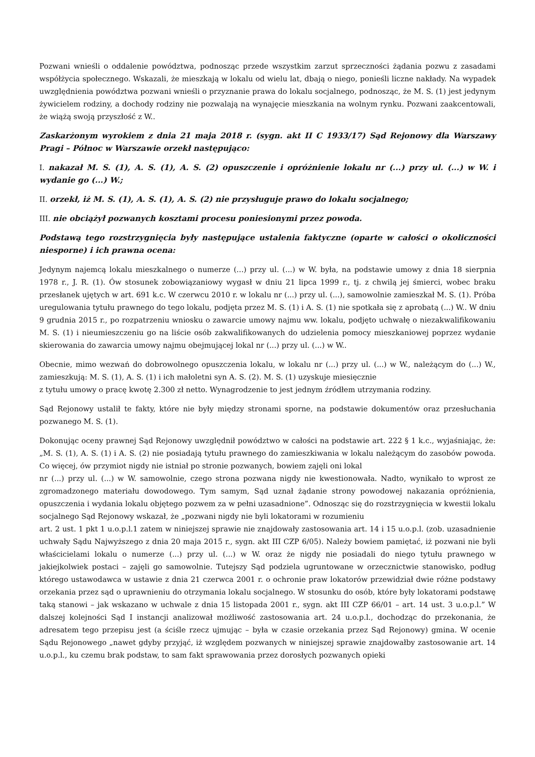Pozwani wnieśli o oddalenie powództwa, podnosząc przede wszystkim zarzut sprzeczności żądania pozwu z zasadami współżycia społecznego. Wskazali, że mieszkają w lokalu od wielu lat, dbają o niego, ponieśli liczne nakłady. Na wypadek uwzględnienia powództwa pozwani wnieśli o przyznanie prawa do lokalu socjalnego, podnosząc, że M. S. (1) jest jedynym żywicielem rodziny, a dochody rodziny nie pozwalają na wynajęcie mieszkania na wolnym rynku. Pozwani zaakcentowali, że wiążą swoją przyszłość z W..
Zaskarżonym wyrokiem z dnia 21 maja 2018 r. (sygn. akt II C 1933/17) Sąd Rejonowy dla Warszawy Pragi – Północ w Warszawie orzekł następująco:
I. nakazał M. S. (1), A. S. (1), A. S. (2) opuszczenie i opróżnienie lokalu nr (...) przy ul. (...) w W. i wydanie go (...) W.;
II. orzekł, iż M. S. (1), A. S. (1), A. S. (2) nie przysługuje prawo do lokalu socjalnego;
III. nie obciążył pozwanych kosztami procesu poniesionymi przez powoda.
Podstawą tego rozstrzygnięcia były następujące ustalenia faktyczne (oparte w całości o okoliczności niesporne) i ich prawna ocena:
Jedynym najemcą lokalu mieszkalnego o numerze (...) przy ul. (...) w W. była, na podstawie umowy z dnia 18 sierpnia 1978 r., J. R. (1). Ów stosunek zobowiązaniowy wygasł w dniu 21 lipca 1999 r., tj. z chwilą jej śmierci, wobec braku przesłanek ujętych w art. 691 k.c. W czerwcu 2010 r. w lokalu nr (...) przy ul. (...), samowolnie zamieszkał M. S. (1). Próba uregulowania tytułu prawnego do tego lokalu, podjęta przez M. S. (1) i A. S. (1) nie spotkała się z aprobatą (...) W.. W dniu 9 grudnia 2015 r., po rozpatrzeniu wniosku o zawarcie umowy najmu ww. lokalu, podjęto uchwałę o niezakwalifikowaniu M. S. (1) i nieumieszczeniu go na liście osób zakwalifikowanych do udzielenia pomocy mieszkaniowej poprzez wydanie skierowania do zawarcia umowy najmu obejmującej lokal nr (...) przy ul. (...) w W..
Obecnie, mimo wezwań do dobrowolnego opuszczenia lokalu, w lokalu nr (...) przy ul. (...) w W., należącym do (...) W., zamieszkują: M. S. (1), A. S. (1) i ich małoletni syn A. S. (2). M. S. (1) uzyskuje miesięcznie
z tytułu umowy o pracę kwotę 2.300 zł netto. Wynagrodzenie to jest jednym źródłem utrzymania rodziny.
Sąd Rejonowy ustalił te fakty, które nie były między stronami sporne, na podstawie dokumentów oraz przesłuchania pozwanego M. S. (1).
Dokonując oceny prawnej Sąd Rejonowy uwzględnił powództwo w całości na podstawie art. 222 § 1 k.c., wyjaśniając, że: „M. S. (1), A. S. (1) i A. S. (2) nie posiadają tytułu prawnego do zamieszkiwania w lokalu należącym do zasobów powoda. Co więcej, ów przymiot nigdy nie istniał po stronie pozwanych, bowiem zajęli oni lokal
nr (...) przy ul. (...) w W. samowolnie, czego strona pozwana nigdy nie kwestionowała. Nadto, wynikało to wprost ze zgromadzonego materiału dowodowego. Tym samym, Sąd uznał żądanie strony powodowej nakazania opróżnienia, opuszczenia i wydania lokalu objętego pozwem za w pełni uzasadnione”. Odnosząc się do rozstrzygnięcia w kwestii lokalu socjalnego Sąd Rejonowy wskazał, że „pozwani nigdy nie byli lokatorami w rozumieniu
art. 2 ust. 1 pkt 1 u.o.p.l.1 zatem w niniejszej sprawie nie znajdowały zastosowania art. 14 i 15 u.o.p.l. (zob. uzasadnienie uchwały Sądu Najwyższego z dnia 20 maja 2015 r., sygn. akt III CZP 6/05). Należy bowiem pamiętać, iż pozwani nie byli właścicielami lokalu o numerze (...) przy ul. (...) w W. oraz że nigdy nie posiadali do niego tytułu prawnego w jakiejkolwiek postaci – zajęli go samowolnie. Tutejszy Sąd podziela ugruntowane w orzecznictwie stanowisko, podług którego ustawodawca w ustawie z dnia 21 czerwca 2001 r. o ochronie praw lokatorów przewidział dwie różne podstawy orzekania przez sąd o uprawnieniu do otrzymania lokalu socjalnego. W stosunku do osób, które były lokatorami podstawę taką stanowi – jak wskazano w uchwale z dnia 15 listopada 2001 r., sygn. akt III CZP 66/01 – art. 14 ust. 3 u.o.p.l.” W dalszej kolejności Sąd I instancji analizował możliwość zastosowania art. 24 u.o.p.l., dochodząc do przekonania, że adresatem tego przepisu jest (a ściśle rzecz ujmując – była w czasie orzekania przez Sąd Rejonowy) gmina. W ocenie Sądu Rejonowego „nawet gdyby przyjąć, iż względem pozwanych w niniejszej sprawie znajdowałby zastosowanie art. 14 u.o.p.l., ku czemu brak podstaw, to sam fakt sprawowania przez dorosłych pozwanych opieki